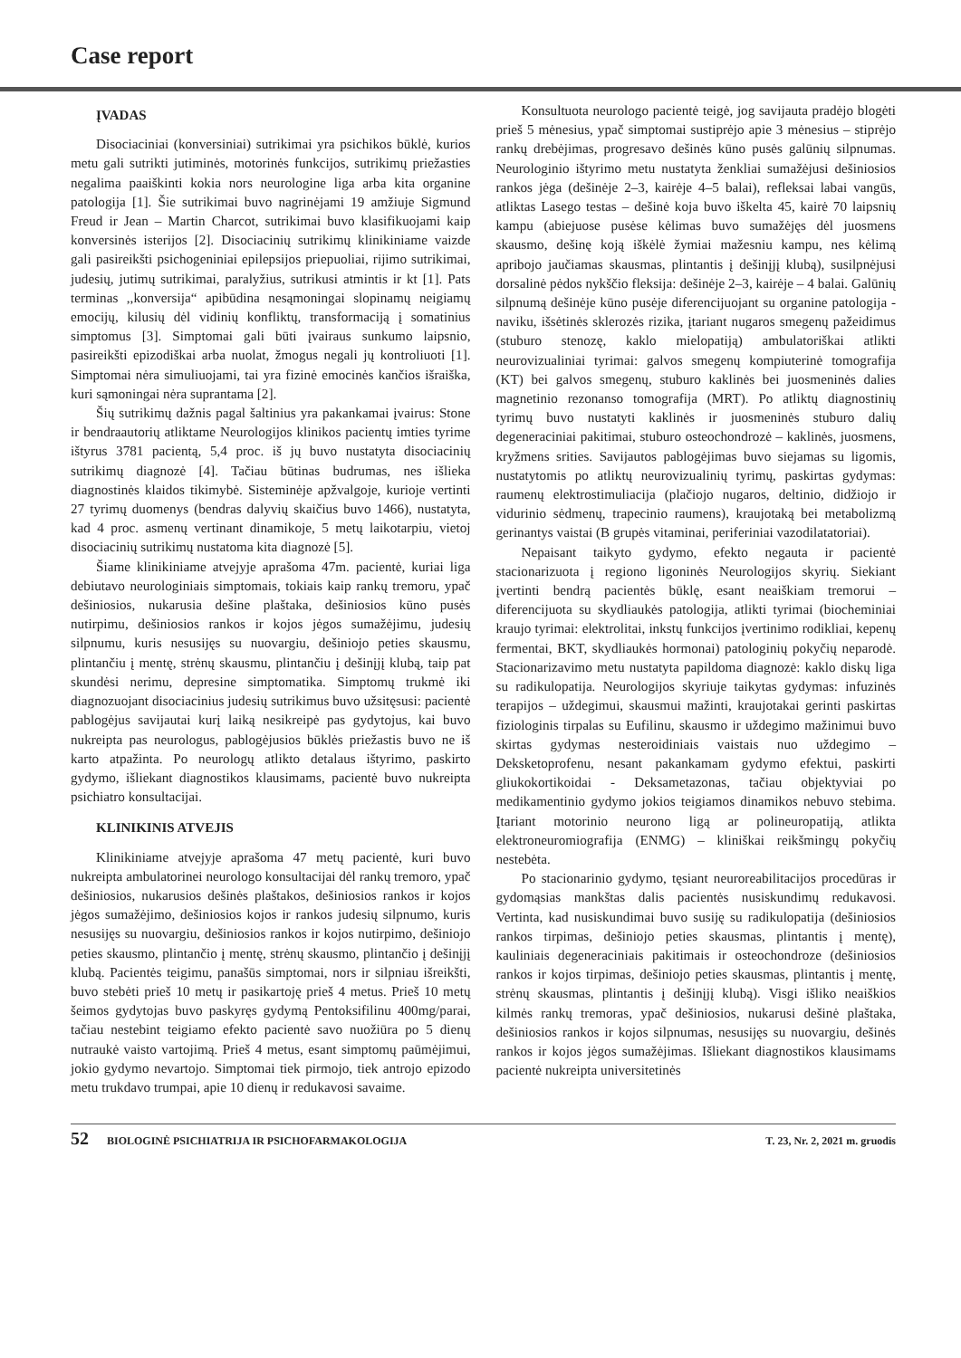Case report
ĮVADAS
Disociaciniai (konversiniai) sutrikimai yra psichikos būklė, kurios metu gali sutrikti jutiminės, motorinės funkcijos, sutrikimų priežasties negalima paaiškinti kokia nors neurologine liga arba kita organine patologija [1]. Šie sutrikimai buvo nagrinėjami 19 amžiuje Sigmund Freud ir Jean – Martin Charcot, sutrikimai buvo klasifikuojami kaip konversinės isterijos [2]. Disociacinių sutrikimų klinikiniame vaizde gali pasireikšti psichogeniniai epilepsijos priepuoliai, rijimo sutrikimai, judesių, jutimų sutrikimai, paralyžius, sutrikusi atmintis ir kt [1]. Pats terminas ,,konversija“ apibūdina nesąmoningai slopinamų neigiamų emocijų, kilusių dėl vidinių konfliktų, transformaciją į somatinius simptomus [3]. Simptomai gali būti įvairaus sunkumo laipsnio, pasireikšti epizodiškai arba nuolat, žmogus negali jų kontroliuoti [1]. Simptomai nėra simuliuojami, tai yra fizinė emocinės kančios išraiška, kuri sąmoningai nėra suprantama [2].
Šių sutrikimų dažnis pagal šaltinius yra pakankamai įvairus: Stone ir bendraautorių atliktame Neurologijos klinikos pacientų imties tyrime ištyrus 3781 pacientą, 5,4 proc. iš jų buvo nustatyta disociacinių sutrikimų diagnozė [4]. Tačiau būtinas budrumas, nes išlieka diagnostinės klaidos tikimybė. Sisteminėje apžvalgoje, kurioje vertinti 27 tyrimų duomenys (bendras dalyvių skaičius buvo 1466), nustatyta, kad 4 proc. asmenų vertinant dinamikoje, 5 metų laikotarpiu, vietoj disociacinių sutrikimų nustatoma kita diagnozė [5].
Šiame klinikiniame atvejyje aprašoma 47m. pacientė, kuriai liga debiutavo neurologiniais simptomais, tokiais kaip rankų tremoru, ypač dešiniosios, nukarusia dešine plaštaka, dešiniosios kūno pusės nutirpimu, dešiniosios rankos ir kojos jėgos sumažėjimu, judesių silpnumu, kuris nesusijęs su nuovargiu, dešiniojo peties skausmu, plintančiu į mentę, strėnų skausmu, plintančiu į dešinįjį klubą, taip pat skundėsi nerimu, depresine simptomatika. Simptomų trukmė iki diagnozuojant disociacinius judesių sutrikimus buvo užsitęsusi: pacientė pablogėjus savijautai kurį laiką nesikreipė pas gydytojus, kai buvo nukreipta pas neurologus, pablogėjusios būklės priežastis buvo ne iš karto atpažinta. Po neurologų atlikto detalaus ištyrimo, paskirto gydymo, išliekant diagnostikos klausimams, pacientė buvo nukreipta psichiatro konsultacijai.
KLINIKINIS ATVEJIS
Klinikiniame atvejyje aprašoma 47 metų pacientė, kuri buvo nukreipta ambulatorinei neurologo konsultacijai dėl rankų tremoro, ypač dešiniosios, nukarusios dešinės plaštakos, dešiniosios rankos ir kojos jėgos sumažėjimo, dešiniosios kojos ir rankos judesių silpnumo, kuris nesusijęs su nuovargiu, dešiniosios rankos ir kojos nutirpimo, dešiniojo peties skausmo, plintančio į mentę, strėnų skausmo, plintančio į dešinįjį klubą. Pacientės teigimu, panašūs simptomai, nors ir silpniau išreikšti, buvo stebėti prieš 10 metų ir pasikartoję prieš 4 metus. Prieš 10 metų šeimos gydytojas buvo paskyręs gydymą Pentoksifilinu 400mg/parai, tačiau nestebint teigiamo efekto pacientė savo nuožiūra po 5 dienų nutraukė vaisto vartojimą. Prieš 4 metus, esant simptomų paūmėjimui, jokio gydymo nevartojo. Simptomai tiek pirmojo, tiek antrojo epizodo metu trukdavo trumpai, apie 10 dienų ir redukavosi savaime.
Konsultuota neurologo pacientė teigė, jog savijauta pradėjo blogėti prieš 5 mėnesius, ypač simptomai sustiprėjo apie 3 mėnesius – stiprėjo rankų drebėjimas, progresavo dešinės kūno pusės galūnių silpnumas. Neurologinio ištyrimo metu nustatyta ženkliai sumažėjusi dešiniosios rankos jėga (dešinėje 2–3, kairėje 4–5 balai), refleksai labai vangūs, atliktas Lasego testas – dešinė koja buvo iškelta 45, kairė 70 laipsnių kampu (abiejuose pusėse kėlimas buvo sumažėjęs dėl juosmens skausmo, dešinę koją iškėlė žymiai mažesniu kampu, nes kėlimą apribojo jaučiamas skausmas, plintantis į dešinįjį klubą), susilpnėjusi dorsalinė pėdos nykščio fleksija: dešinėje 2–3, kairėje – 4 balai. Galūnių silpnumą dešinėje kūno pusėje diferencijuojant su organine patologija - naviku, išsėtinės sklerozės rizika, įtariant nugaros smegenų pažeidimus (stuburo stenozę, kaklo mielopatiją) ambulatoriškai atlikti neurovizualiniai tyrimai: galvos smegenų kompiuterinė tomografija (KT) bei galvos smegenų, stuburo kaklinės bei juosmeninės dalies magnetinio rezonanso tomografija (MRT). Po atliktų diagnostinių tyrimų buvo nustatyti kaklinės ir juosmeninės stuburo dalių degeneraciniai pakitimai, stuburo osteochondrozė – kaklinės, juosmens, kryžmens srities. Savijautos pablogėjimas buvo siejamas su ligomis, nustatytomis po atliktų neurovizualinių tyrimų, paskirtas gydymas: raumenų elektrostimuliacija (plačiojo nugaros, deltinio, didžiojo ir vidurinio sėdmenų, trapecinio raumens), kraujotaką bei metabolizmą gerinantys vaistai (B grupės vitaminai, periferiniai vazodilatatoriai).
Nepaisant taikyto gydymo, efekto negauta ir pacientė stacionarizuota į regiono ligoninės Neurologijos skyrių. Siekiant įvertinti bendrą pacientės būklę, esant neaiškiam tremorui – diferencijuota su skydliaukės patologija, atlikti tyrimai (biocheminiai kraujo tyrimai: elektrolitai, inkstų funkcijos įvertinimo rodikliai, kepenų fermentai, BKT, skydliaukės hormonai) patologinių pokyčių neparodė. Stacionarizavimo metu nustatyta papildoma diagnozė: kaklo diskų liga su radikulopatija. Neurologijos skyriuje taikytas gydymas: infuzinės terapijos – uždegimui, skausmui mažinti, kraujotakai gerinti paskirtas fiziologinis tirpalas su Eufilinu, skausmo ir uždegimo mažinimui buvo skirtas gydymas nesteroidiniais vaistais nuo uždegimo – Deksketoprofenu, nesant pakankamam gydymo efektui, paskirti gliukokortikoidai - Deksametazonas, tačiau objektyviai po medikamentinio gydymo jokios teigiamos dinamikos nebuvo stebima. Įtariant motorinio neurono ligą ar polineuropatiją, atlikta elektroneuromiografija (ENMG) – kliniškai reikšmingų pokyčių nestebėta.
Po stacionarinio gydymo, tęsiant neuroreabilitacijos procedūras ir gydomąsias mankštas dalis pacientės nusiskundimų redukavosi. Vertinta, kad nusiskundimai buvo susiję su radikulopatija (dešiniosios rankos tirpimas, dešiniojo peties skausmas, plintantis į mentę), kauliniais degeneraciniais pakitimais ir osteochondroze (dešiniosios rankos ir kojos tirpimas, dešiniojo peties skausmas, plintantis į mentę, strėnų skausmas, plintantis į dešinįjį klubą). Visgi išliko neaiškios kilmės rankų tremoras, ypač dešiniosios, nukarusi dešinė plaštaka, dešiniosios rankos ir kojos silpnumas, nesusijęs su nuovargiu, dešinės rankos ir kojos jėgos sumažėjimas. Išliekant diagnostikos klausimams pacientė nukreipta universitetinės
52 BIOLOGINĖ PSICHIATRIJA IR PSICHOFARMAKOLOGIJA T. 23, Nr. 2, 2021 m. gruodis